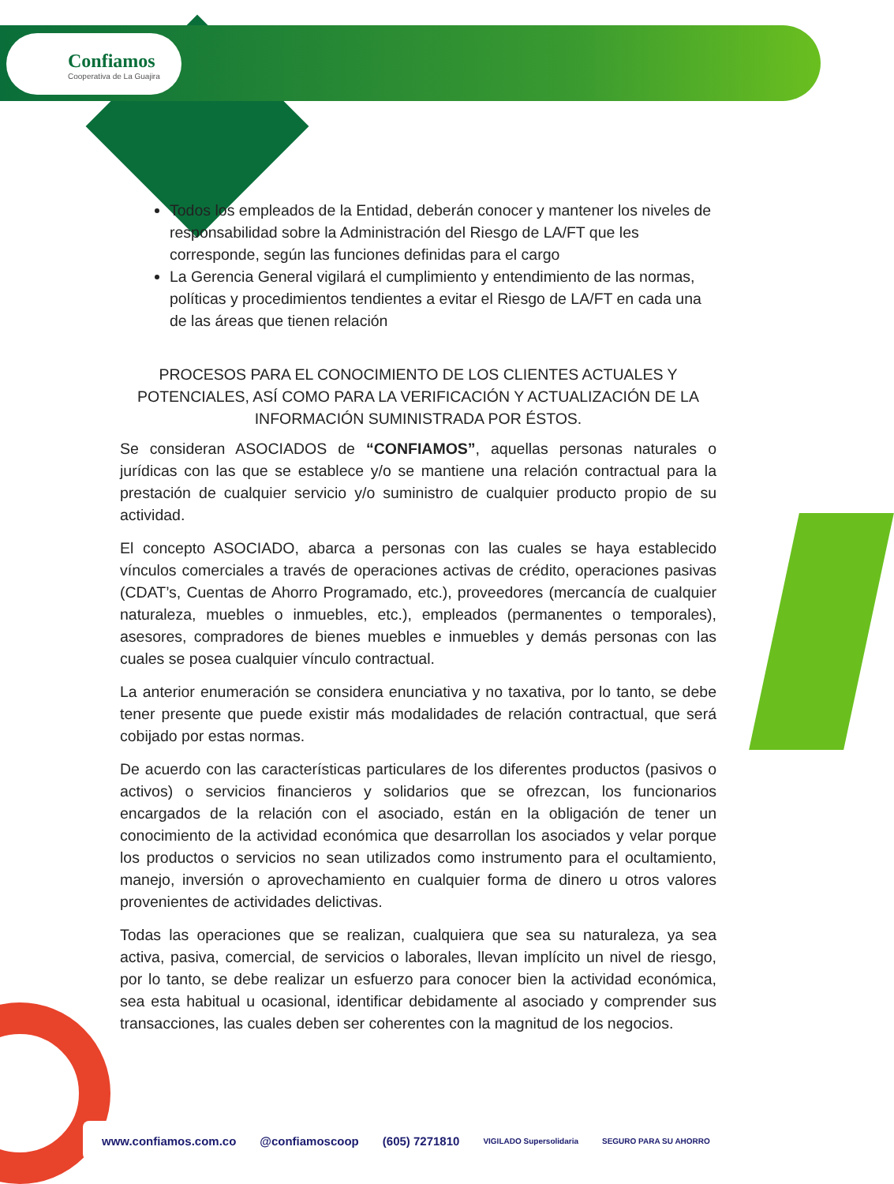Confiamos
Cooperativa de La Guajira
Todos los empleados de la Entidad, deberán conocer y mantener los niveles de responsabilidad sobre la Administración del Riesgo de LA/FT que les corresponde, según las funciones definidas para el cargo
La Gerencia General vigilará el cumplimiento y entendimiento de las normas, políticas y procedimientos tendientes a evitar el Riesgo de LA/FT en cada una de las áreas que tienen relación
PROCESOS PARA EL CONOCIMIENTO DE LOS CLIENTES ACTUALES Y POTENCIALES, ASÍ COMO PARA LA VERIFICACIÓN Y ACTUALIZACIÓN DE LA INFORMACIÓN SUMINISTRADA POR ÉSTOS.
Se consideran ASOCIADOS de “CONFIAMOS”, aquellas personas naturales o jurídicas con las que se establece y/o se mantiene una relación contractual para la prestación de cualquier servicio y/o suministro de cualquier producto propio de su actividad.
El concepto ASOCIADO, abarca a personas con las cuales se haya establecido vínculos comerciales a través de operaciones activas de crédito, operaciones pasivas (CDAT’s, Cuentas de Ahorro Programado, etc.), proveedores (mercancía de cualquier naturaleza, muebles o inmuebles, etc.), empleados (permanentes o temporales), asesores, compradores de bienes muebles e inmuebles y demás personas con las cuales se posea cualquier vínculo contractual.
La anterior enumeración se considera enunciativa y no taxativa, por lo tanto, se debe tener presente que puede existir más modalidades de relación contractual, que será cobijado por estas normas.
De acuerdo con las características particulares de los diferentes productos (pasivos o activos) o servicios financieros y solidarios que se ofrezcan, los funcionarios encargados de la relación con el asociado, están en la obligación de tener un conocimiento de la actividad económica que desarrollan los asociados y velar porque los productos o servicios no sean utilizados como instrumento para el ocultamiento, manejo, inversión o aprovechamiento en cualquier forma de dinero u otros valores provenientes de actividades delictivas.
Todas las operaciones que se realizan, cualquiera que sea su naturaleza, ya sea activa, pasiva, comercial, de servicios o laborales, llevan implícito un nivel de riesgo, por lo tanto, se debe realizar un esfuerzo para conocer bien la actividad económica, sea esta habitual u ocasional, identificar debidamente al asociado y comprender sus transacciones, las cuales deben ser coherentes con la magnitud de los negocios.
www.confiamos.com.co @confiamoscoop (605) 7271810 VIGILADO Supersolidaria SEGURO PARA SU AHORRO